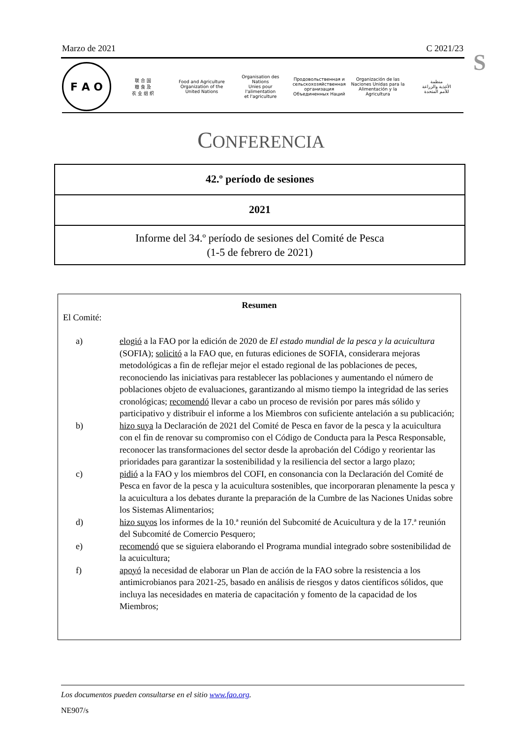Marzo de 2021 C 2021/23
S
F A O
联 合 国
粮 食 及
农 业 组 织
Food and Agriculture
Organization of the
United Nations
Organisation des Nations
Unies pour l'alimentation
et l'agriculture
Продовольственная и
сельскохозяйственная организация
Объединенных Наций
Organización de las
Naciones Unidas para la
Alimentación y la Agricultura
منظمة
الأغذية والزراعة
للأمم المتحدة
CONFERENCIA
42.º período de sesiones
2021
Informe del 34.º período de sesiones del Comité de Pesca
(1-5 de febrero de 2021)
Resumen
El Comité:
a) elogió a la FAO por la edición de 2020 de El estado mundial de la pesca y la acuicultura (SOFIA); solicitó a la FAO que, en futuras ediciones de SOFIA, considerara mejoras metodológicas a fin de reflejar mejor el estado regional de las poblaciones de peces, reconociendo las iniciativas para restablecer las poblaciones y aumentando el número de poblaciones objeto de evaluaciones, garantizando al mismo tiempo la integridad de las series cronológicas; recomendó llevar a cabo un proceso de revisión por pares más sólido y participativo y distribuir el informe a los Miembros con suficiente antelación a su publicación;
b) hizo suya la Declaración de 2021 del Comité de Pesca en favor de la pesca y la acuicultura con el fin de renovar su compromiso con el Código de Conducta para la Pesca Responsable, reconocer las transformaciones del sector desde la aprobación del Código y reorientar las prioridades para garantizar la sostenibilidad y la resiliencia del sector a largo plazo;
c) pidió a la FAO y los miembros del COFI, en consonancia con la Declaración del Comité de Pesca en favor de la pesca y la acuicultura sostenibles, que incorporaran plenamente la pesca y la acuicultura a los debates durante la preparación de la Cumbre de las Naciones Unidas sobre los Sistemas Alimentarios;
d) hizo suyos los informes de la 10.ª reunión del Subcomité de Acuicultura y de la 17.ª reunión del Subcomité de Comercio Pesquero;
e) recomendó que se siguiera elaborando el Programa mundial integrado sobre sostenibilidad de la acuicultura;
f) apoyó la necesidad de elaborar un Plan de acción de la FAO sobre la resistencia a los antimicrobianos para 2021-25, basado en análisis de riesgos y datos científicos sólidos, que incluya las necesidades en materia de capacitación y fomento de la capacidad de los Miembros;
Los documentos pueden consultarse en el sitio www.fao.org.
NE907/s